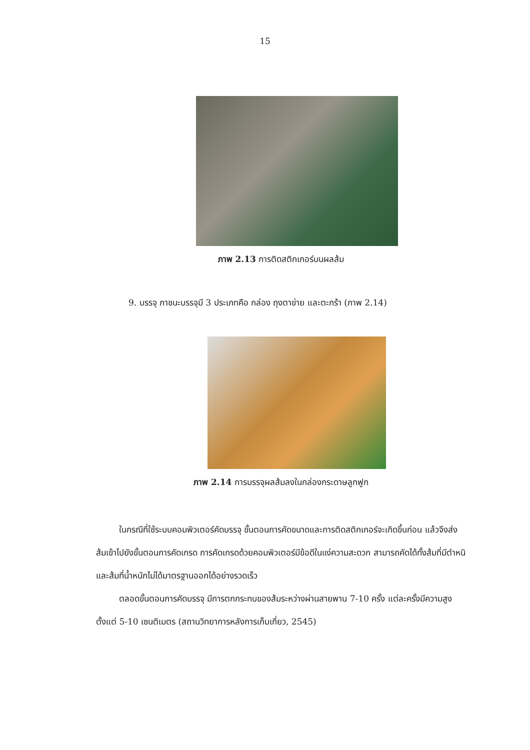15
ภาพ 2.13 การติดสติกเกอร์บนผลส้ม
9. บรรจุ ภาชนะบรรจุมี 3 ประเภทคือ กล่อง ถุงตาข่าย และตะกร้า (ภาพ 2.14)
ภาพ 2.14 การบรรจุผลส้มลงในกล่องกระดาษลูกฟูก
ในกรณีที่ใช้ระบบคอมพิวเตอร์คัดบรรจุ ขั้นตอนการคัดขนาดและการติดสติกเกอร์จะเกิดขึ้นก่อน แล้วจึงส่งส้มเข้าไปยังขั้นตอนการคัดเกรด การคัดเกรดด้วยคอมพิวเตอร์มีข้อดีในแง่ความสะดวก สามารถคัดได้ทั้งส้มที่มีตำหนิและส้มที่น้ำหนักไม่ได้มาตรฐานออกได้อย่างรวดเร็ว
ตลอดขั้นตอนการคัดบรรจุ มีการตกกระทบของส้มระหว่างผ่านสายพาน 7-10 ครั้ง แต่ละครั้งมีความสูงตั้งแต่ 5-10 เซนติเมตร (สถานวิทยาการหลังการเก็บเกี่ยว, 2545)